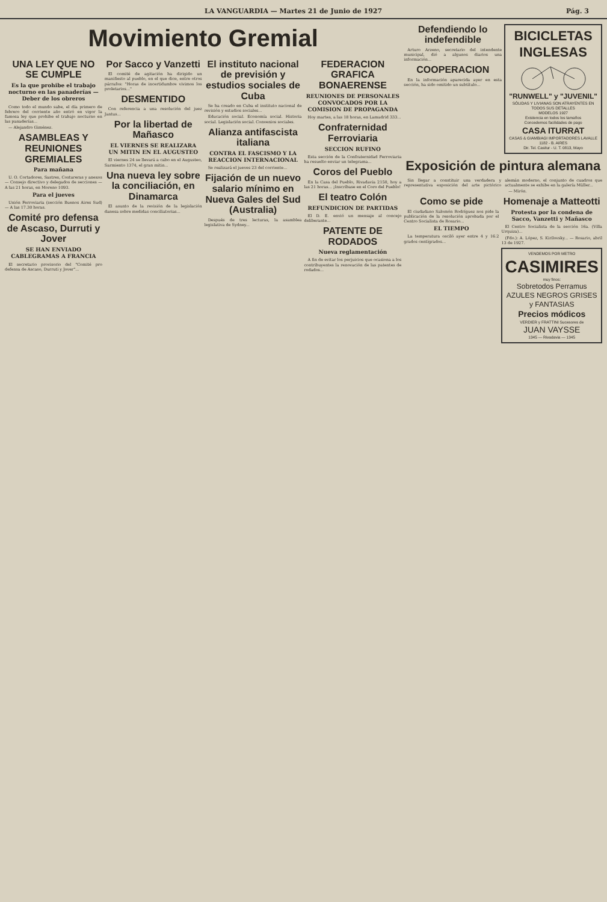LA VANGUARDIA — Martes 21 de Junio de 1927 Pág. 3
Movimiento Gremial
UNA LEY QUE NO SE CUMPLE
Es la que prohibe el trabajo nocturno en las panaderías — Deber de los obreros
Como todo el mundo sabe, el día primero de febrero del corriente año entró en vigor la famosa ley que prohibe el trabajo nocturno en las panaderías...
— Alejandro Giménez.
ASAMBLEAS Y REUNIONES GREMIALES
Para mañana
U. O. Cortadores, Sastres, Costureras y anexos — Consejo directivo y delegados de secciones — A las 21 horas, en Moreno 1093.
Para el jueves
Unión Ferroviaria (sección Buenos Aires Sud) — A las 17.30 horas.
Comité pro defensa de Ascaso, Durruti y Jover
SE HAN ENVIADO CABLEGRAMAS A FRANCIA
El secretario provisorio del "Comité pro defensa de Ascaso, Durruti y Jover"...
Por Sacco y Vanzetti
El comité de agitación ha dirigido un manifiesto al pueblo, en el que dice, entre otros párrafos: "Horas de incertidumbre vivimos los proletarios..."
DESMENTIDO
Con referencia a una resolución del juez Jantus...
Por la libertad de Mañasco
EL VIERNES SE REALIZARA UN MITIN EN EL AUGUSTEO
El viernes 24 se llevará a cabo en el Augusteo, Sarmiento 1374, el gran mitin...
Una nueva ley sobre la conciliación, en Dinamarca
El asunto de la revisión de la legislación danesa sobre medidas conciliatorias...
El instituto nacional de previsión y estudios sociales de Cuba
Se ha creado en Cuba el instituto nacional de revisión y estudios sociales...
Educación social. Economía social. Historia social. Legislación social. Convenios sociales.
Alianza antifascista italiana
CONTRA EL FASCISMO Y LA REACCION INTERNACIONAL
Se realizará el jueves 23 del corriente...
Fijación de un nuevo salario mínimo en Nueva Gales del Sud (Australia)
Después de tres lecturas, la asamblea legislativa de Sydney...
FEDERACION GRAFICA BONAERENSE
REUNIONES DE PERSONALES CONVOCADOS POR LA COMISION DE PROPAGANDA
Hoy martes, a las 18 horas, en Lamadrid 333...
Confraternidad Ferroviaria
SECCION RUFINO
Esta sección de la Confraternidad Ferroviaria ha resuelto enviar un telegrama...
Coros del Pueblo
En la Casa del Pueblo, Rivadavia 2150, hoy a las 21 horas... ¡Inscríbase en el Coro del Pueblo!
El teatro Colón
REFUNDICION DE PARTIDAS
El D. E. envió un mensaje al concejo deliberante...
PATENTE DE RODADOS
Nueva reglamentación
A fin de evitar los perjuicios que ocasiona a los contribuyentes la renovación de las patentes de rodados...
Defendiendo lo indefendible
Arturo Arzeno, secretario del intendente municipal, dió a algunos diarios una información...
COOPERACION
En la información aparecida ayer en esta sección, ha sido omitido un subtítulo...
BICICLETAS INGLESAS
"RUNWELL" y "JUVENIL"
SÓLIDAS Y LIVIANAS SON ATRAYENTES EN TODOS SUS DETALLES
MODELOS 1927
Existencia en todos los tamaños
Concedemos facilidades de pago
CASA ITURRAT
CASAS & GIAMBIAGI IMPORTADORES LAVALLE 1182 - B. AIRES
Dir. Tel. Casitur - U. T. 0813, Mayo
Exposición de pintura alemana
Sin llegar a constituir una verdadera y representativa exposición del arte pictórico alemán moderno, el conjunto de cuadros que actualmente se exhibe en la galería Müller...
— Mirón.
Como se pide
El ciudadano Salomón Rodríguez nos pide la publicación de la resolución aprobada por el Centro Socialista de Rosario...
EL TIEMPO
La temperatura osciló ayer entre 4 y 16.2 grados centígrados...
Homenaje a Matteotti
Protesta por la condena de Sacco, Vanzetti y Mañasco
El Centro Socialista de la sección 16a. (Villa Urquiza)...
(Fdo.): A. López, S. Kirilovsky... — Rosario, abril 13 de 1927.
VENDEMOS POR METRO
CASIMIRES
muy finos:
Sobretodos Perramus
AZULES NEGROS GRISES y FANTASIAS
Precios módicos
VERDIER y FRATTINI Sucesores de
JUAN VAYSSE
1345 — Rivadavia — 1345